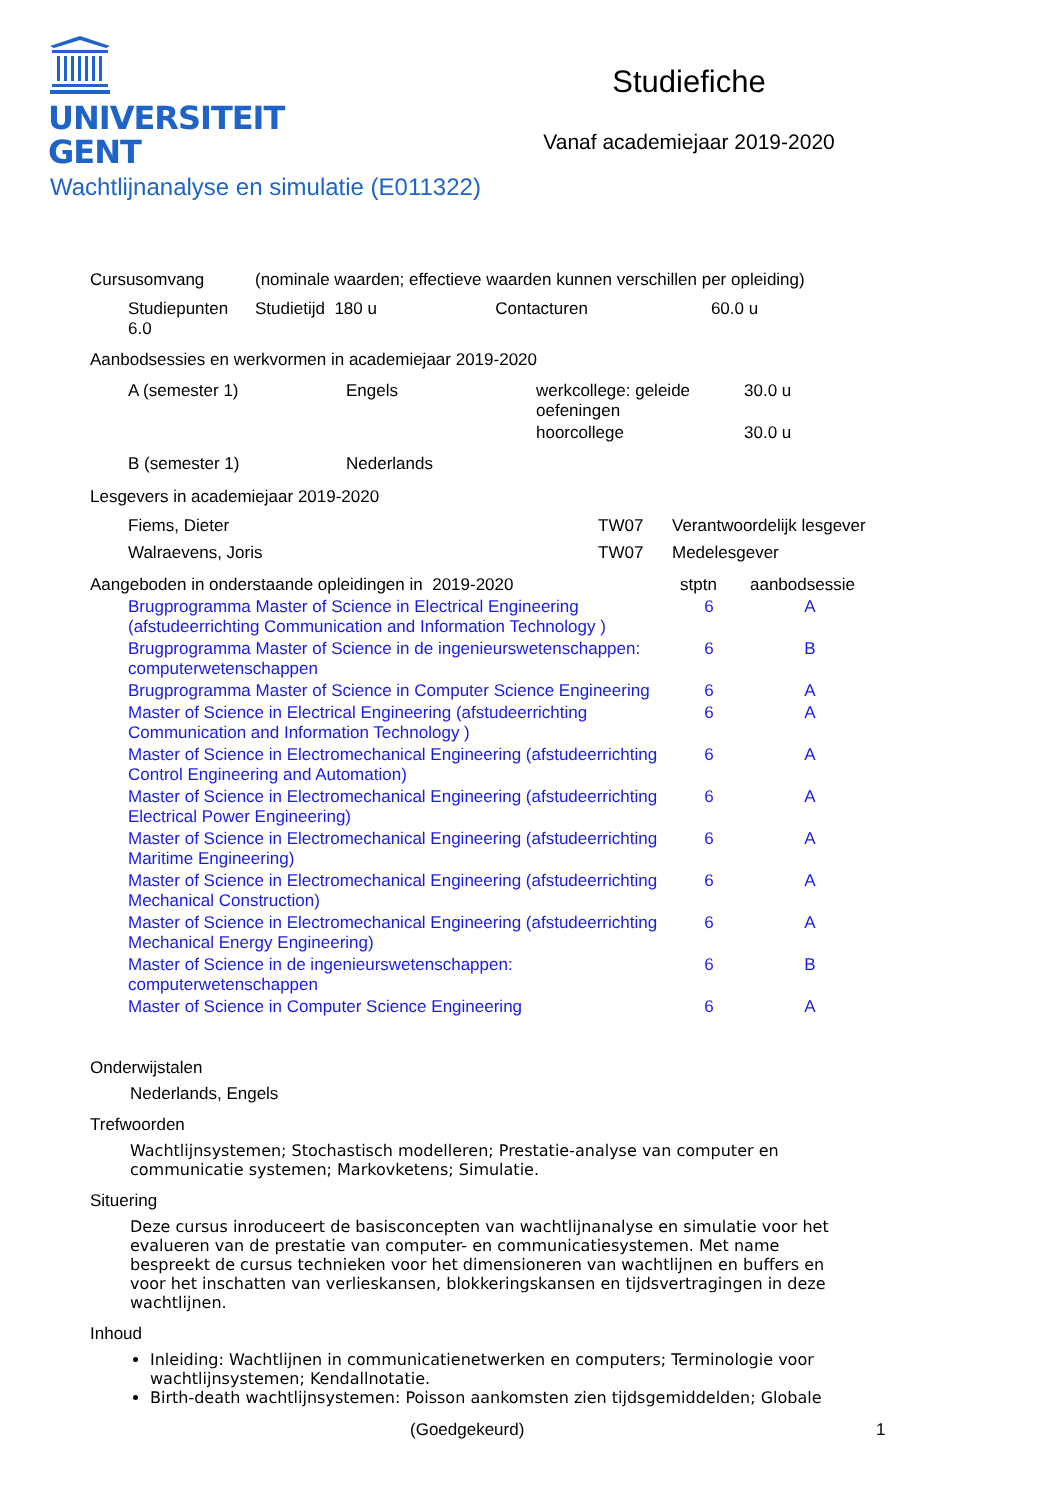UNIVERSITEIT
GENT
Studiefiche
Vanaf academiejaar 2019-2020
Wachtlijnanalyse en simulatie (E011322)
| Cursusomvang | (nominale waarden; effectieve waarden kunnen verschillen per opleiding) | | | |
| Studiepunten 6.0 | | Studietijd 180 u | Contacturen | 60.0 u |
Aanbodsessies en werkvormen in academiejaar 2019-2020
| A (semester 1) | Engels | werkcollege: geleide oefeningen | 30.0 u |
| | | hoorcollege | 30.0 u |
| B (semester 1) | Nederlands | | |
Lesgevers in academiejaar 2019-2020
| Fiems, Dieter | TW07 | Verantwoordelijk lesgever |
| Walraevens, Joris | TW07 | Medelesgever |
| Aangeboden in onderstaande opleidingen in 2019-2020 | stptn | aanbodsessie |
| Brugprogramma Master of Science in Electrical Engineering (afstudeerrichting Communication and Information Technology ) | 6 | A |
| Brugprogramma Master of Science in de ingenieurswetenschappen: computerwetenschappen | 6 | B |
| Brugprogramma Master of Science in Computer Science Engineering | 6 | A |
| Master of Science in Electrical Engineering (afstudeerrichting Communication and Information Technology ) | 6 | A |
| Master of Science in Electromechanical Engineering (afstudeerrichting Control Engineering and Automation) | 6 | A |
| Master of Science in Electromechanical Engineering (afstudeerrichting Electrical Power Engineering) | 6 | A |
| Master of Science in Electromechanical Engineering (afstudeerrichting Maritime Engineering) | 6 | A |
| Master of Science in Electromechanical Engineering (afstudeerrichting Mechanical Construction) | 6 | A |
| Master of Science in Electromechanical Engineering (afstudeerrichting Mechanical Energy Engineering) | 6 | A |
| Master of Science in de ingenieurswetenschappen: computerwetenschappen | 6 | B |
| Master of Science in Computer Science Engineering | 6 | A |
Onderwijstalen
Nederlands, Engels
Trefwoorden
Wachtlijnsystemen; Stochastisch modelleren; Prestatie-analyse van computer en communicatie systemen; Markovketens; Simulatie.
Situering
Deze cursus inroduceert de basisconcepten van wachtlijnanalyse en simulatie voor het evalueren van de prestatie van computer- en communicatiesystemen. Met name bespreekt de cursus technieken voor het dimensioneren van wachtlijnen en buffers en voor het inschatten van verlieskansen, blokkeringskansen en tijdsvertragingen in deze wachtlijnen.
Inhoud
Inleiding: Wachtlijnen in communicatienetwerken en computers; Terminologie voor wachtlijnsystemen; Kendallnotatie.
Birth-death wachtlijnsystemen: Poisson aankomsten zien tijdsgemiddelden; Globale
(Goedgekeurd) 1